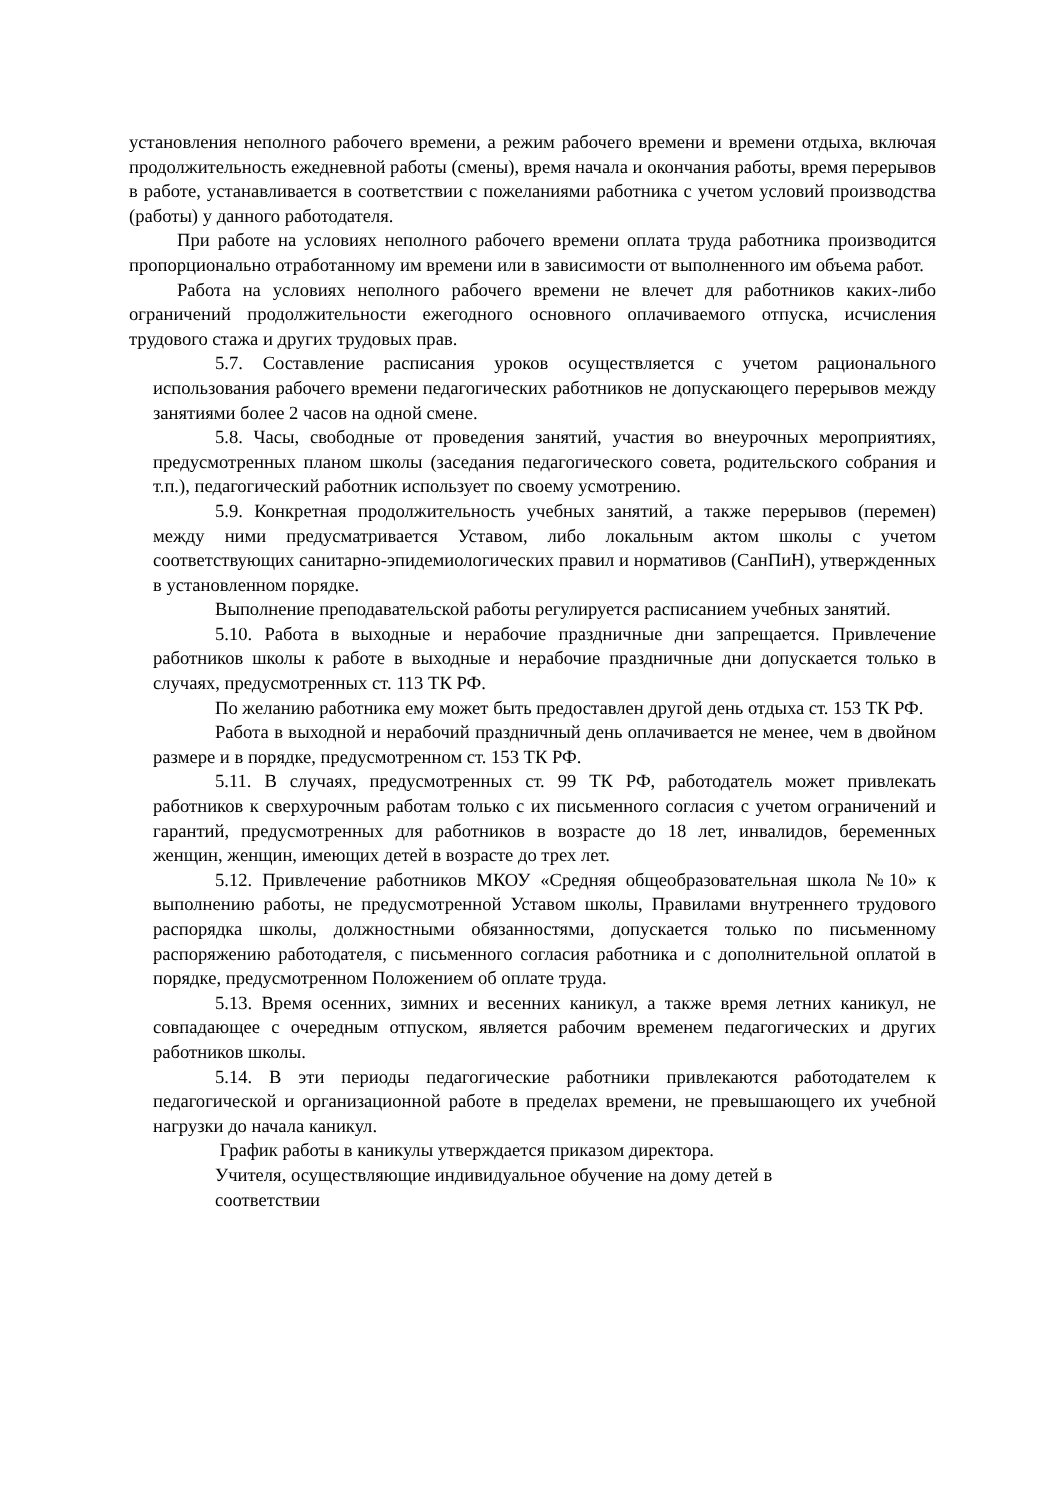установления неполного рабочего времени, а режим рабочего времени и времени отдыха, включая продолжительность ежедневной работы (смены), время начала и окончания работы, время перерывов в работе, устанавливается в соответствии с пожеланиями работника с учетом условий производства (работы) у данного работодателя.
При работе на условиях неполного рабочего времени оплата труда работника производится пропорционально отработанному им времени или в зависимости от выполненного им объема работ.
Работа на условиях неполного рабочего времени не влечет для работников каких-либо ограничений продолжительности ежегодного основного оплачиваемого отпуска, исчисления трудового стажа и других трудовых прав.
5.7. Составление расписания уроков осуществляется с учетом рационального использования рабочего времени педагогических работников не допускающего перерывов между занятиями более 2 часов на одной смене.
5.8. Часы, свободные от проведения занятий, участия во внеурочных мероприятиях, предусмотренных планом школы (заседания педагогического совета, родительского собрания и т.п.), педагогический работник использует по своему усмотрению.
5.9. Конкретная продолжительность учебных занятий, а также перерывов (перемен) между ними предусматривается Уставом, либо локальным актом школы с учетом соответствующих санитарно-эпидемиологических правил и нормативов (СанПиН), утвержденных в установленном порядке.
Выполнение преподавательской работы регулируется расписанием учебных занятий.
5.10. Работа в выходные и нерабочие праздничные дни запрещается. Привлечение работников школы к работе в выходные и нерабочие праздничные дни допускается только в случаях, предусмотренных ст. 113 ТК РФ.
По желанию работника ему может быть предоставлен другой день отдыха ст. 153 ТК РФ.
Работа в выходной и нерабочий праздничный день оплачивается не менее, чем в двойном размере и в порядке, предусмотренном ст. 153 ТК РФ.
5.11. В случаях, предусмотренных ст. 99 ТК РФ, работодатель может привлекать работников к сверхурочным работам только с их письменного согласия с учетом ограничений и гарантий, предусмотренных для работников в возрасте до 18 лет, инвалидов, беременных женщин, женщин, имеющих детей в возрасте до трех лет.
5.12. Привлечение работников МКОУ «Средняя общеобразовательная школа №10» к выполнению работы, не предусмотренной Уставом школы, Правилами внутреннего трудового распорядка школы, должностными обязанностями, допускается только по письменному распоряжению работодателя, с письменного согласия работника и с дополнительной оплатой в порядке, предусмотренном Положением об оплате труда.
5.13. Время осенних, зимних и весенних каникул, а также время летних каникул, не совпадающее с очередным отпуском, является рабочим временем педагогических и других работников школы.
5.14. В эти периоды педагогические работники привлекаются работодателем к педагогической и организационной работе в пределах времени, не превышающего их учебной нагрузки до начала каникул.
График работы в каникулы утверждается приказом директора.
Учителя, осуществляющие индивидуальное обучение на дому детей в
соответствии